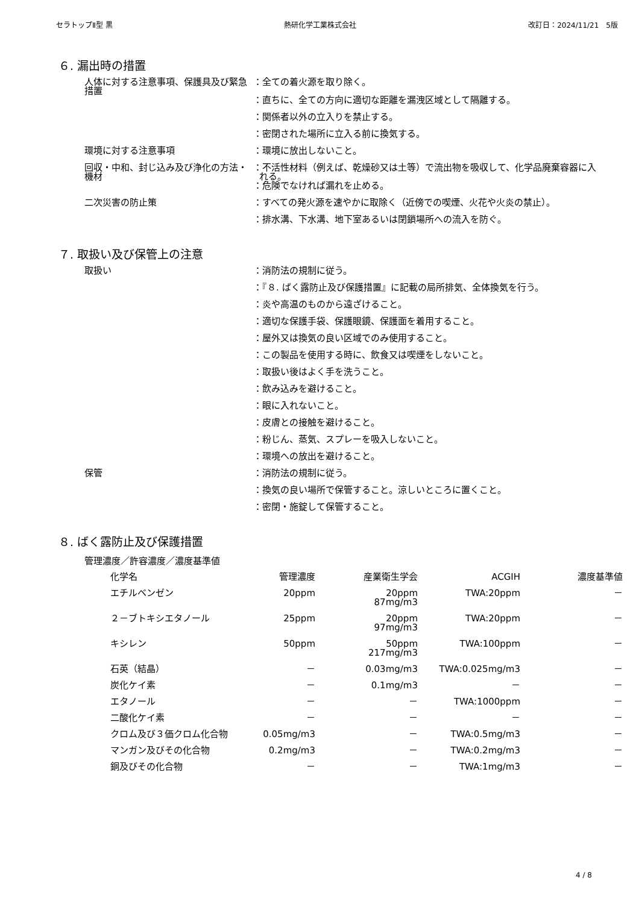セラトップⅡ型 黒 熱研化学工業株式会社 改訂日：2024/11/21　5版
６. 漏出時の措置
人体に対する注意事項、保護具及び緊急措置
：全ての着火源を取り除く。
：直ちに、全ての方向に適切な距離を漏洩区域として隔離する。
：関係者以外の立入りを禁止する。
：密閉された場所に立入る前に換気する。
環境に対する注意事項 ：環境に放出しないこと。
回収・中和、封じ込み及び浄化の方法・機材
：不活性材料（例えば、乾燥砂又は土等）で流出物を吸収して、化学品廃棄容器に入れる。
：危険でなければ漏れを止める。
二次災害の防止策 ：すべての発火源を速やかに取除く（近傍での喫煙、火花や火炎の禁止）。
：排水溝、下水溝、地下室あるいは閉鎖場所への流入を防ぐ。
７. 取扱い及び保管上の注意
取扱い ：消防法の規制に従う。
：『８. ばく露防止及び保護措置』に記載の局所排気、全体換気を行う。
：炎や高温のものから遠ざけること。
：適切な保護手袋、保護眼鏡、保護面を着用すること。
：屋外又は換気の良い区域でのみ使用すること。
：この製品を使用する時に、飲食又は喫煙をしないこと。
：取扱い後はよく手を洗うこと。
：飲み込みを避けること。
：眼に入れないこと。
：皮膚との接触を避けること。
：粉じん、蒸気、スプレーを吸入しないこと。
：環境への放出を避けること。
保管 ：消防法の規制に従う。
：換気の良い場所で保管すること。涼しいところに置くこと。
：密閉・施錠して保管すること。
８. ばく露防止及び保護措置
管理濃度／許容濃度／濃度基準値
| 化学名 | 管理濃度 | 産業衛生学会 | ACGIH | 濃度基準値 |
| --- | --- | --- | --- | --- |
| エチルベンゼン | 20ppm | 20ppm 87mg/m3 | TWA:20ppm | － |
| ２－ブトキシエタノール | 25ppm | 20ppm 97mg/m3 | TWA:20ppm | － |
| キシレン | 50ppm | 50ppm 217mg/m3 | TWA:100ppm | － |
| 石英（結晶） | － | 0.03mg/m3 | TWA:0.025mg/m3 | － |
| 炭化ケイ素 | － | 0.1mg/m3 | － | － |
| エタノール | － | － | TWA:1000ppm | － |
| 二酸化ケイ素 | － | － | － | － |
| クロム及び３価クロム化合物 | 0.05mg/m3 | － | TWA:0.5mg/m3 | － |
| マンガン及びその化合物 | 0.2mg/m3 | － | TWA:0.2mg/m3 | － |
| 銅及びその化合物 | － | － | TWA:1mg/m3 | － |
4 / 8